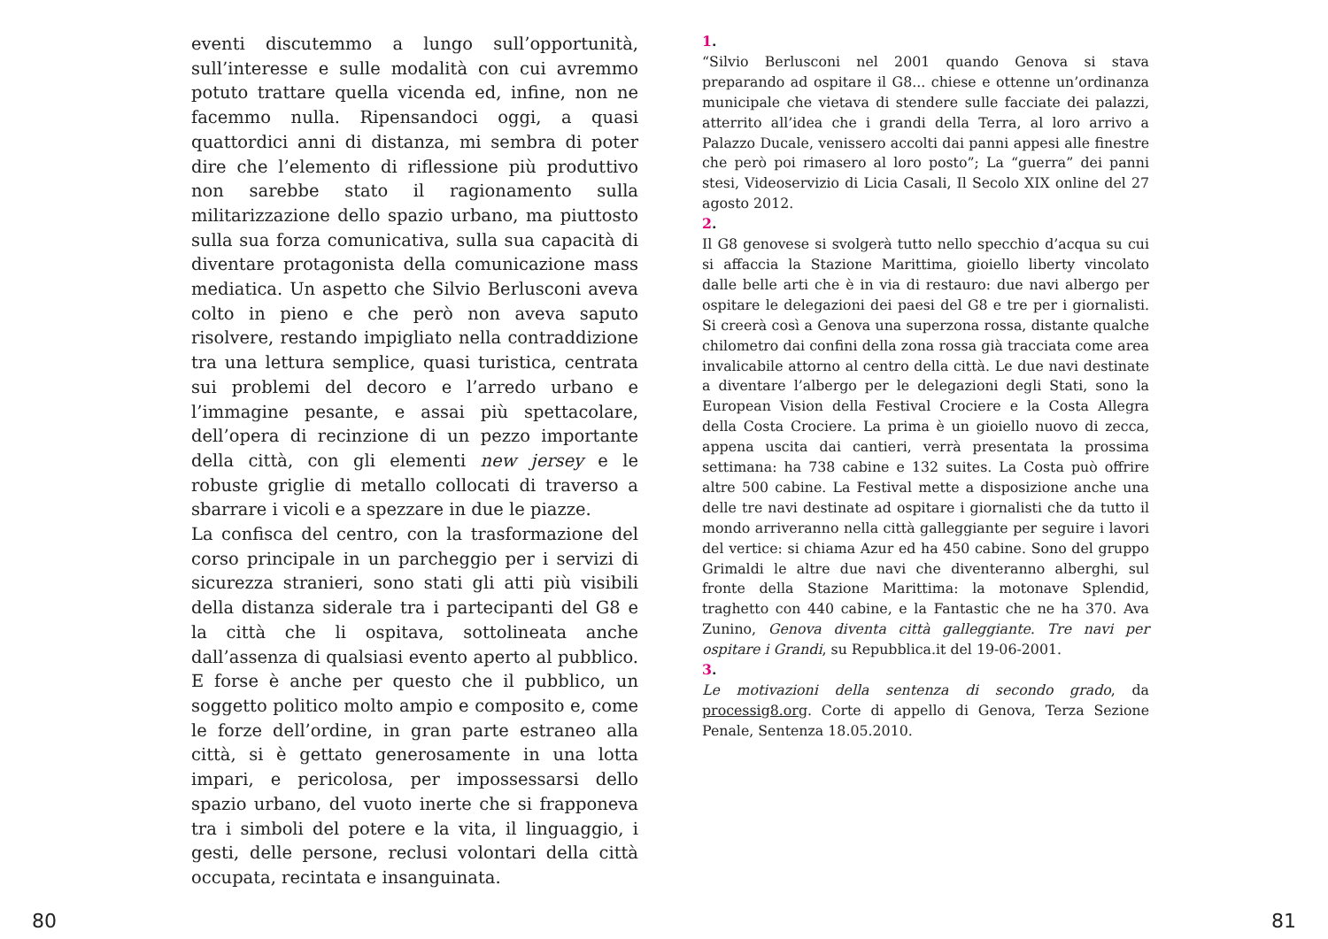eventi discutemmo a lungo sull’opportunità, sull’interesse e sulle modalità con cui avremmo potuto trattare quella vicenda ed, infine, non ne facemmo nulla. Ripensandoci oggi, a quasi quattordici anni di distanza, mi sembra di poter dire che l’elemento di riflessione più produttivo non sarebbe stato il ragionamento sulla militarizzazione dello spazio urbano, ma piuttosto sulla sua forza comunicativa, sulla sua capacità di diventare protagonista della comunicazione mass mediatica. Un aspetto che Silvio Berlusconi aveva colto in pieno e che però non aveva saputo risolvere, restando impigliato nella contraddizione tra una lettura semplice, quasi turistica, centrata sui problemi del decoro e l’arredo urbano e l’immagine pesante, e assai più spettacolare, dell’opera di recinzione di un pezzo importante della città, con gli elementi new jersey e le robuste griglie di metallo collocati di traverso a sbarrare i vicoli e a spezzare in due le piazze.
La confisca del centro, con la trasformazione del corso principale in un parcheggio per i servizi di sicurezza stranieri, sono stati gli atti più visibili della distanza siderale tra i partecipanti del G8 e la città che li ospitava, sottolineata anche dall’assenza di qualsiasi evento aperto al pubblico. E forse è anche per questo che il pubblico, un soggetto politico molto ampio e composito e, come le forze dell’ordine, in gran parte estraneo alla città, si è gettato generosamente in una lotta impari, e pericolosa, per impossessarsi dello spazio urbano, del vuoto inerte che si frapponeva tra i simboli del potere e la vita, il linguaggio, i gesti, delle persone, reclusi volontari della città occupata, recintata e insanguinata.
1.
“Silvio Berlusconi nel 2001 quando Genova si stava preparando ad ospitare il G8... chiese e ottenne un’ordinanza municipale che vietava di stendere sulle facciate dei palazzi, atterrito all’idea che i grandi della Terra, al loro arrivo a Palazzo Ducale, venissero accolti dai panni appesi alle finestre che però poi rimasero al loro posto”; La “guerra” dei panni stesi, Videoservizio di Licia Casali, Il Secolo XIX online del 27 agosto 2012.
2.
Il G8 genovese si svolgerà tutto nello specchio d’acqua su cui si affaccia la Stazione Marittima, gioiello liberty vincolato dalle belle arti che è in via di restauro: due navi albergo per ospitare le delegazioni dei paesi del G8 e tre per i giornalisti. Si creerà così a Genova una superzona rossa, distante qualche chilometro dai confini della zona rossa già tracciata come area invalicabile attorno al centro della città. Le due navi destinate a diventare l’albergo per le delegazioni degli Stati, sono la European Vision della Festival Crociere e la Costa Allegra della Costa Crociere. La prima è un gioiello nuovo di zecca, appena uscita dai cantieri, verrà presentata la prossima settimana: ha 738 cabine e 132 suites. La Costa può offrire altre 500 cabine. La Festival mette a disposizione anche una delle tre navi destinate ad ospitare i giornalisti che da tutto il mondo arriveranno nella città galleggiante per seguire i lavori del vertice: si chiama Azur ed ha 450 cabine. Sono del gruppo Grimaldi le altre due navi che diventeranno alberghi, sul fronte della Stazione Marittima: la motonave Splendid, traghetto con 440 cabine, e la Fantastic che ne ha 370. Ava Zunino, Genova diventa città galleggiante. Tre navi per ospitare i Grandi, su Repubblica.it del 19-06-2001.
3.
Le motivazioni della sentenza di secondo grado, da processig8.org. Corte di appello di Genova, Terza Sezione Penale, Sentenza 18.05.2010.
80 81